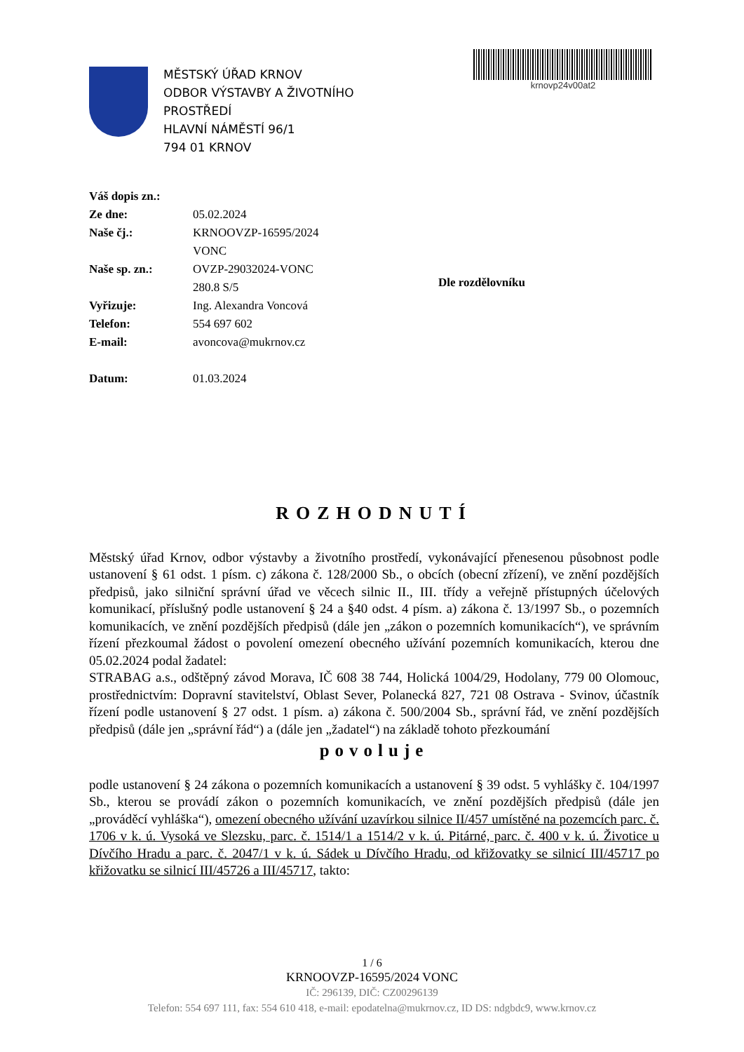MĚSTSKÝ ÚŘAD KRNOV
ODBOR VÝSTAVBY A ŽIVOTNÍHO
PROSTŘEDÍ
HLAVNÍ NÁMĚSTÍ 96/1
794 01 KRNOV
krnovp24v00at2
| Váš dopis zn.: | |
| Ze dne: | 05.02.2024 |
| Naše čj.: | KRNOOVZP-16595/2024 VONC |
| Naše sp. zn.: | OVZP-29032024-VONC 280.8 S/5 |
| Vyřizuje: | Ing. Alexandra Voncová |
| Telefon: | 554 697 602 |
| E-mail: | avoncova@mukrnov.cz |
| Datum: | 01.03.2024 |
Dle rozdělovníku
ROZHODNUTÍ
Městský úřad Krnov, odbor výstavby a životního prostředí, vykonávající přenesenou působnost podle ustanovení § 61 odst. 1 písm. c) zákona č. 128/2000 Sb., o obcích (obecní zřízení), ve znění pozdějších předpisů, jako silniční správní úřad ve věcech silnic II., III. třídy a veřejně přístupných účelových komunikací, příslušný podle ustanovení § 24 a §40 odst. 4 písm. a) zákona č. 13/1997 Sb., o pozemních komunikacích, ve znění pozdějších předpisů (dále jen „zákon o pozemních komunikacích“), ve správním řízení přezkoumal žádost o povolení omezení obecného užívání pozemních komunikacích, kterou dne 05.02.2024 podal žadatel:
STRABAG a.s., odštěpný závod Morava, IČ 608 38 744, Holická 1004/29, Hodolany, 779 00 Olomouc, prostřednictvím: Dopravní stavitelství, Oblast Sever, Polanecká 827, 721 08 Ostrava - Svinov, účastník řízení podle ustanovení § 27 odst. 1 písm. a) zákona č. 500/2004 Sb., správní řád, ve znění pozdějších předpisů (dále jen „správní řád“) a (dále jen „žadatel“) na základě tohoto přezkoumání
povoluje
podle ustanovení § 24 zákona o pozemních komunikacích a ustanovení § 39 odst. 5 vyhlášky č. 104/1997 Sb., kterou se provádí zákon o pozemních komunikacích, ve znění pozdějších předpisů (dále jen „prováděcí vyhláška“), omezení obecného užívání uzavírkou silnice II/457 umístěné na pozemcích parc. č. 1706 v k. ú. Vysoká ve Slezsku, parc. č. 1514/1 a 1514/2 v k. ú. Pitárné, parc. č. 400 v k. ú. Životice u Dívčího Hradu a parc. č. 2047/1 v k. ú. Sádek u Dívčího Hradu, od křižovatky se silnicí III/45717 po křižovatku se silnicí III/45726 a III/45717, takto:
1 / 6
KRNOOVZP-16595/2024 VONC
IČ: 296139, DIČ: CZ00296139
Telefon: 554 697 111, fax: 554 610 418, e-mail: epodatelna@mukrnov.cz, ID DS: ndgbdc9, www.krnov.cz